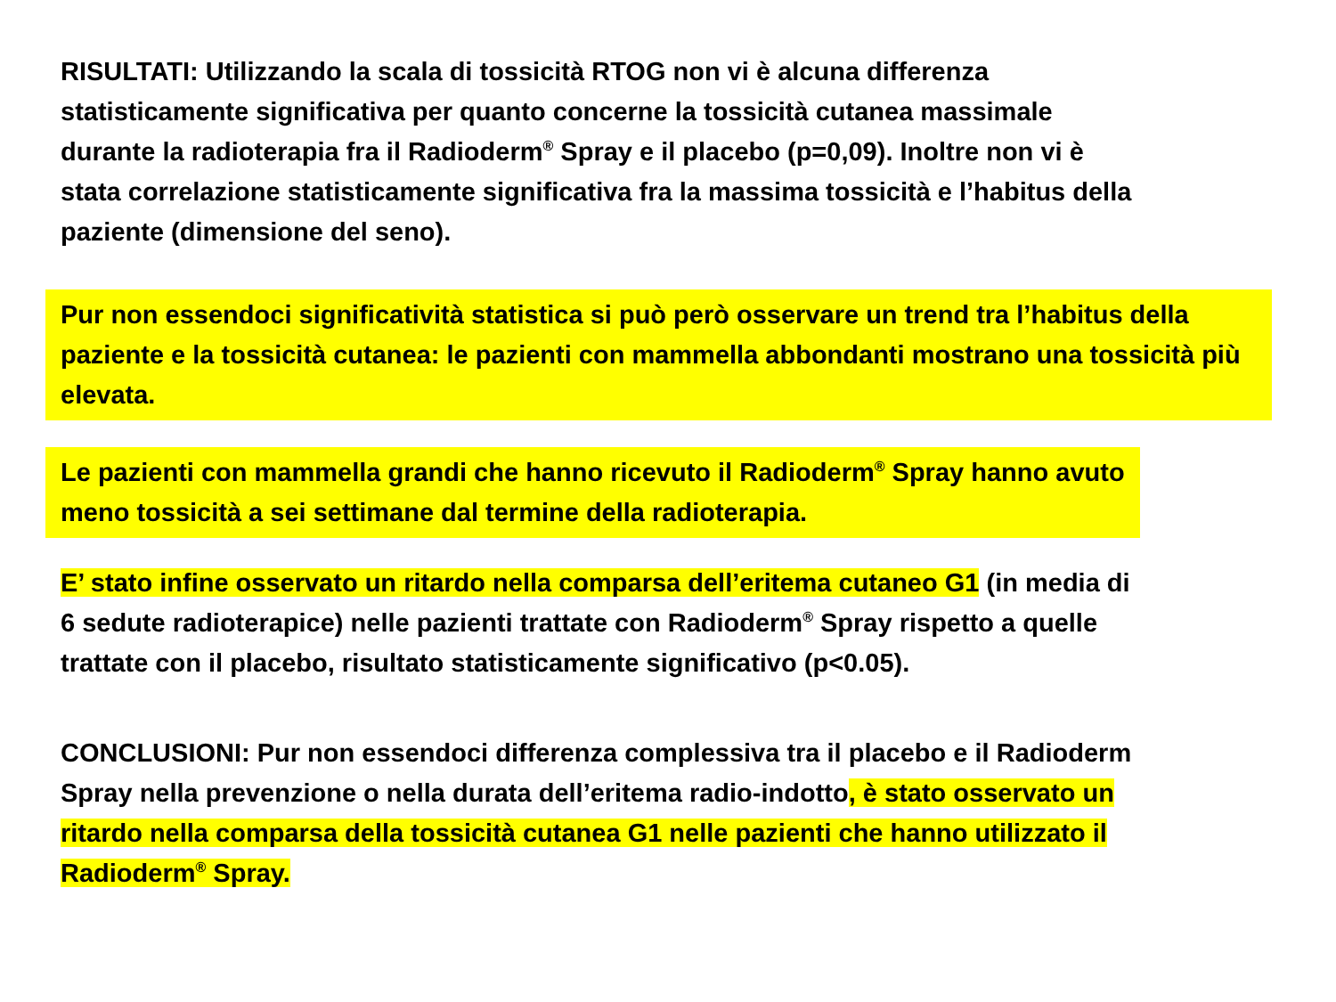RISULTATI: Utilizzando la scala di tossicità RTOG non vi è alcuna differenza
statisticamente significativa per quanto concerne la tossicità cutanea massimale
durante la radioterapia fra il Radioderm<sup>®</sup> Spray e il placebo (p=0,09). Inoltre non vi è
stata correlazione statisticamente significativa fra la massima tossicità e l’habitus della
paziente (dimensione del seno).
Pur non essendoci significatività statistica si può però osservare un trend tra l’habitus della paziente e la tossicità cutanea: le pazienti con mammella abbondanti mostrano una tossicità più elevata.
Le pazienti con mammella grandi che hanno ricevuto il Radioderm<sup>®</sup> Spray hanno avuto
meno tossicità a sei settimane dal termine della radioterapia.
E’ stato infine osservato un ritardo nella comparsa dell’eritema cutaneo G1 (in media di
6 sedute radioterapice) nelle pazienti trattate con Radioderm<sup>®</sup> Spray rispetto a quelle
trattate con il placebo, risultato statisticamente significativo (p<0.05).
CONCLUSIONI: Pur non essendoci differenza complessiva tra il placebo e il Radioderm
Spray nella prevenzione o nella durata dell’eritema radio-indotto, è stato osservato un
ritardo nella comparsa della tossicità cutanea G1 nelle pazienti che hanno utilizzato il
Radioderm<sup>®</sup> Spray.